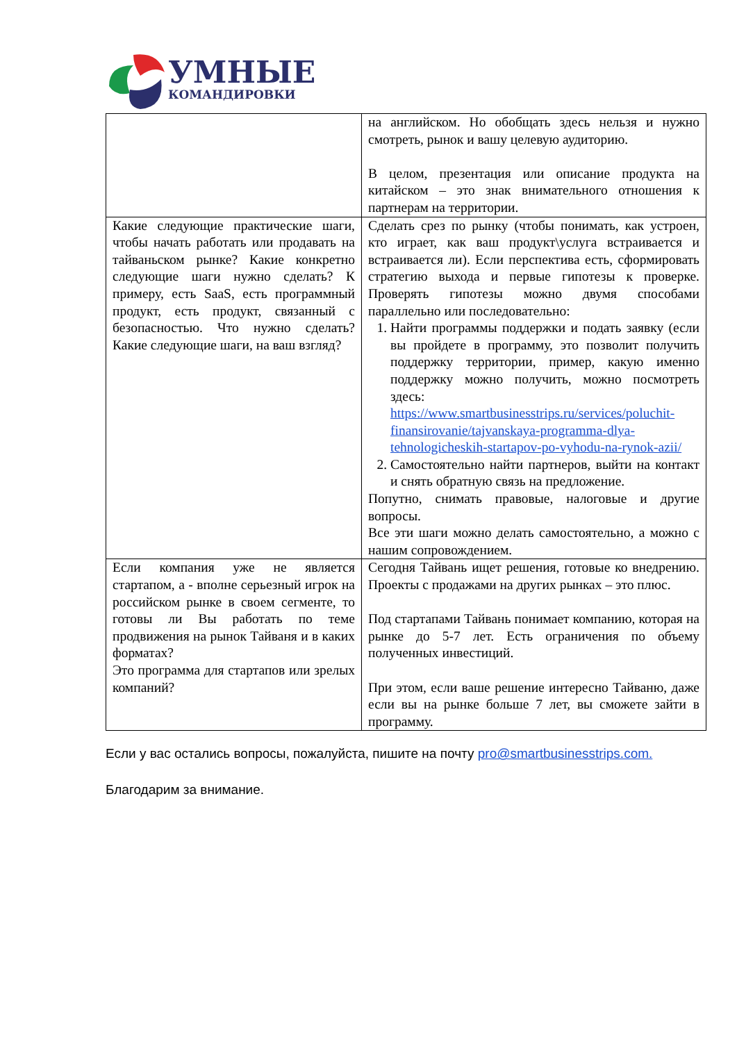УМНЫЕ
КОМАНДИРОВКИ
| | на английском. Но обобщать здесь нельзя и нужно смотреть, рынок и вашу целевую аудиторию. В целом, презентация или описание продукта на китайском – это знак внимательного отношения к партнерам на территории. |
| Какие следующие практические шаги, чтобы начать работать или продавать на тайваньском рынке? Какие конкретно следующие шаги нужно сделать? К примеру, есть SaaS, есть программный продукт, есть продукт, связанный с безопасностью. Что нужно сделать? Какие следующие шаги, на ваш взгляд? | Сделать срез по рынку (чтобы понимать, как устроен, кто играет, как ваш продукт\услуга встраивается и встраивается ли). Если перспектива есть, сформировать стратегию выхода и первые гипотезы к проверке. Проверять гипотезы можно двумя способами параллельно или последовательно: 1. Найти программы поддержки и подать заявку (если вы пройдете в программу, это позволит получить поддержку территории, пример, какую именно поддержку можно получить, можно посмотреть здесь: https://www.smartbusinesstrips.ru/services/poluchit-finansirovanie/tajvanskaya-programma-dlya-tehnologicheskih-startapov-po-vyhodu-na-rynok-azii/ 2. Самостоятельно найти партнеров, выйти на контакт и снять обратную связь на предложение. Попутно, снимать правовые, налоговые и другие вопросы. Все эти шаги можно делать самостоятельно, а можно с нашим сопровождением. |
| Если компания уже не является стартапом, а - вполне серьезный игрок на российском рынке в своем сегменте, то готовы ли Вы работать по теме продвижения на рынок Тайваня и в каких форматах? Это программа для стартапов или зрелых компаний? | Сегодня Тайвань ищет решения, готовые ко внедрению. Проекты с продажами на других рынках – это плюс. Под стартапами Тайвань понимает компанию, которая на рынке до 5-7 лет. Есть ограничения по объему полученных инвестиций. При этом, если ваше решение интересно Тайваню, даже если вы на рынке больше 7 лет, вы сможете зайти в программу. |
Если у вас остались вопросы, пожалуйста, пишите на почту pro@smartbusinesstrips.com.
Благодарим за внимание.